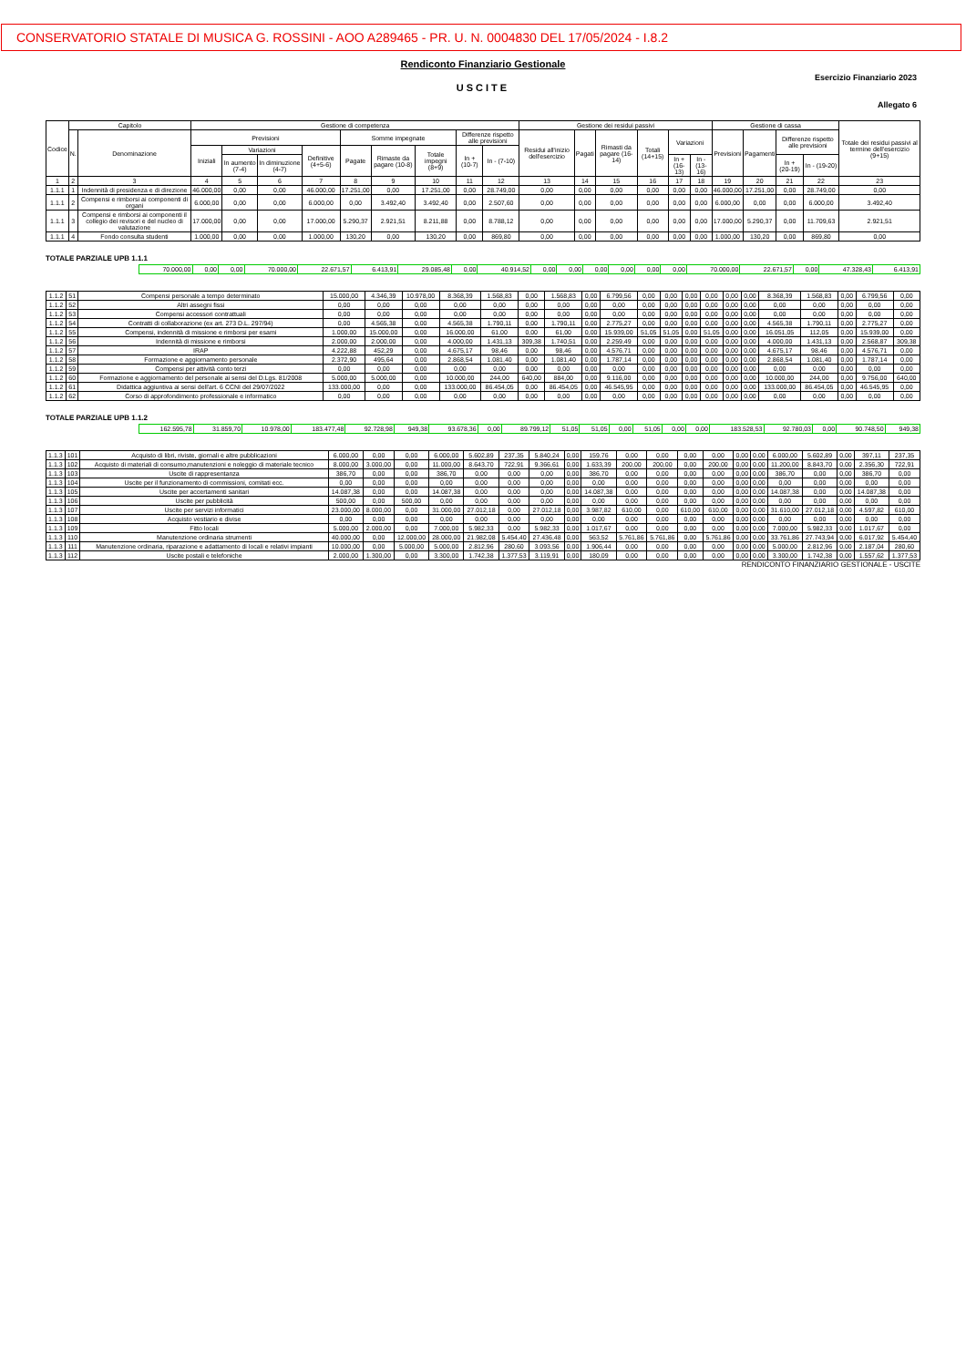CONSERVATORIO STATALE DI MUSICA G. ROSSINI - AOO A289465 - PR. U. N. 0004830 DEL 17/05/2024 - I.8.2
Rendiconto Finanziario Gestionale
Esercizio Finanziario 2023
USCITE
Allegato 6
| Codice | Capitolo | | Gestione di competenza | | | | | | | | | Gestione dei residui passivi | | | | | | Gestione di cassa | | | | Totale dei residui passivi al termine dell'esercizio (9+15) |
| --- | --- | --- | --- | --- | --- | --- | --- | --- | --- | --- | --- | --- | --- | --- | --- | --- | --- | --- | --- | --- | --- | --- |
| | N. | Denominazione | Previsioni | | | | Somme impegnate | | | Differenze rispetto alle previsioni | | Residui all'inizio dell'esercizio | Pagati | Rimasti da pagare (16-14) | Totali (14+15) | Variazioni | | Previsioni | Pagamenti | Differenze rispetto alle previsioni | | |
| | | | Iniziali | Variazioni | | Definitive (4+5-6) | Pagate | Rimaste da pagare (10-8) | Totale impegni (8+9) | In + (10-7) | In - (7-10) | | | | | | | | | | | |
| | | | | In aumento (7-4) | In diminuzione (4-7) | | | | | | | | | | | In + (16-13) | In - (13-16) | | | In + (20-19) | In - (19-20) | |
| 1 | 2 | 3 | 4 | 5 | 6 | 7 | 8 | 9 | 10 | 11 | 12 | 13 | 14 | 15 | 16 | 17 | 18 | 19 | 20 | 21 | 22 | 23 |
| 1.1.1 | 1 | Indennità di presidenza e di direzione | 46.000,00 | 0,00 | 0,00 | 46.000,00 | 17.251,00 | 0,00 | 17.251,00 | 0,00 | 28.749,00 | 0,00 | 0,00 | 0,00 | 0,00 | 0,00 | 0,00 | 46.000,00 | 17.251,00 | 0,00 | 28.749,00 | 0,00 |
| 1.1.1 | 2 | Compensi e rimborsi ai componenti di organi | 6.000,00 | 0,00 | 0,00 | 6.000,00 | 0,00 | 3.492,40 | 3.492,40 | 0,00 | 2.507,60 | 0,00 | 0,00 | 0,00 | 0,00 | 0,00 | 0,00 | 6.000,00 | 0,00 | 0,00 | 6.000,00 | 3.492,40 |
| 1.1.1 | 3 | Compensi e rimborsi ai componenti il collegio dei revisori e del nucleo di valutazione | 17.000,00 | 0,00 | 0,00 | 17.000,00 | 5.290,37 | 2.921,51 | 8.211,88 | 0,00 | 8.788,12 | 0,00 | 0,00 | 0,00 | 0,00 | 0,00 | 0,00 | 17.000,00 | 5.290,37 | 0,00 | 11.709,63 | 2.921,51 |
| 1.1.1 | 4 | Fondo consulta studenti | 1.000,00 | 0,00 | 0,00 | 1.000,00 | 130,20 | 0,00 | 130,20 | 0,00 | 869,80 | 0,00 | 0,00 | 0,00 | 0,00 | 0,00 | 0,00 | 1.000,00 | 130,20 | 0,00 | 869,80 | 0,00 |
TOTALE PARZIALE UPB 1.1.1
| | 70.000,00 | 0,00 | 0,00 | 70.000,00 | 22.671,57 | 6.413,91 | 29.085,48 | 0,00 | 40.914,52 | 0,00 | 0,00 | 0,00 | 0,00 | 0,00 | 0,00 | 70.000,00 | 22.671,57 | 0,00 | 47.328,43 | 6.413,91 |
| 1.1.2 | 51 | Compensi personale a tempo determinato | 15.000,00 | 4.346,39 | 10.978,00 | 8.368,39 | 1.568,83 | 0,00 | 1.568,83 | 0,00 | 6.799,56 | 0,00 | 0,00 | 0,00 | 0,00 | 0,00 | 0,00 | 8.368,39 | 1.568,83 | 0,00 | 6.799,56 | 0,00 |
| 1.1.2 | 52 | Altri assegni fissi | 0,00 | 0,00 | 0,00 | 0,00 | 0,00 | 0,00 | 0,00 | 0,00 | 0,00 | 0,00 | 0,00 | 0,00 | 0,00 | 0,00 | 0,00 | 0,00 | 0,00 | 0,00 | 0,00 | 0,00 |
| 1.1.2 | 53 | Compensi accessori contrattuali | 0,00 | 0,00 | 0,00 | 0,00 | 0,00 | 0,00 | 0,00 | 0,00 | 0,00 | 0,00 | 0,00 | 0,00 | 0,00 | 0,00 | 0,00 | 0,00 | 0,00 | 0,00 | 0,00 | 0,00 |
| 1.1.2 | 54 | Contratti di collaborazione (ex art. 273 D.L. 297/94) | 0,00 | 4.565,38 | 0,00 | 4.565,38 | 1.790,11 | 0,00 | 1.790,11 | 0,00 | 2.775,27 | 0,00 | 0,00 | 0,00 | 0,00 | 0,00 | 0,00 | 4.565,38 | 1.790,11 | 0,00 | 2.775,27 | 0,00 |
| 1.1.2 | 55 | Compensi, indennità di missione e rimborsi per esami | 1.000,00 | 15.000,00 | 0,00 | 16.000,00 | 61,00 | 0,00 | 61,00 | 0,00 | 15.939,00 | 51,05 | 51,05 | 0,00 | 51,05 | 0,00 | 0,00 | 16.051,05 | 112,05 | 0,00 | 15.939,00 | 0,00 |
| 1.1.2 | 56 | Indennità di missione e rimborsi | 2.000,00 | 2.000,00 | 0,00 | 4.000,00 | 1.431,13 | 309,38 | 1.740,51 | 0,00 | 2.259,49 | 0,00 | 0,00 | 0,00 | 0,00 | 0,00 | 0,00 | 4.000,00 | 1.431,13 | 0,00 | 2.568,87 | 309,38 |
| 1.1.2 | 57 | IRAP | 4.222,88 | 452,29 | 0,00 | 4.675,17 | 98,46 | 0,00 | 98,46 | 0,00 | 4.576,71 | 0,00 | 0,00 | 0,00 | 0,00 | 0,00 | 0,00 | 4.675,17 | 98,46 | 0,00 | 4.576,71 | 0,00 |
| 1.1.2 | 58 | Formazione e aggiornamento personale | 2.372,90 | 495,64 | 0,00 | 2.868,54 | 1.081,40 | 0,00 | 1.081,40 | 0,00 | 1.787,14 | 0,00 | 0,00 | 0,00 | 0,00 | 0,00 | 0,00 | 2.868,54 | 1.081,40 | 0,00 | 1.787,14 | 0,00 |
| 1.1.2 | 59 | Compensi per attività conto terzi | 0,00 | 0,00 | 0,00 | 0,00 | 0,00 | 0,00 | 0,00 | 0,00 | 0,00 | 0,00 | 0,00 | 0,00 | 0,00 | 0,00 | 0,00 | 0,00 | 0,00 | 0,00 | 0,00 | 0,00 |
| 1.1.2 | 60 | Formazione e aggiornamento del personale ai sensi del D.Lgs. 81/2008 | 5.000,00 | 5.000,00 | 0,00 | 10.000,00 | 244,00 | 640,00 | 884,00 | 0,00 | 9.116,00 | 0,00 | 0,00 | 0,00 | 0,00 | 0,00 | 0,00 | 10.000,00 | 244,00 | 0,00 | 9.756,00 | 640,00 |
| 1.1.2 | 61 | Didattica aggiuntiva ai sensi dell'art. 6 CCNI del 29/07/2022 | 133.000,00 | 0,00 | 0,00 | 133.000,00 | 86.454,05 | 0,00 | 86.454,05 | 0,00 | 46.545,95 | 0,00 | 0,00 | 0,00 | 0,00 | 0,00 | 0,00 | 133.000,00 | 86.454,05 | 0,00 | 46.545,95 | 0,00 |
| 1.1.2 | 62 | Corso di approfondimento professionale e informatico | 0,00 | 0,00 | 0,00 | 0,00 | 0,00 | 0,00 | 0,00 | 0,00 | 0,00 | 0,00 | 0,00 | 0,00 | 0,00 | 0,00 | 0,00 | 0,00 | 0,00 | 0,00 | 0,00 | 0,00 |
TOTALE PARZIALE UPB 1.1.2
| | 162.595,78 | 31.859,70 | 10.978,00 | 183.477,48 | 92.728,98 | 949,38 | 93.678,36 | 0,00 | 89.799,12 | 51,05 | 51,05 | 0,00 | 51,05 | 0,00 | 0,00 | 183.528,53 | 92.780,03 | 0,00 | 90.748,50 | 949,38 |
| 1.1.3 | 101 | Acquisto di libri, riviste, giornali e altre pubblicazioni | 6.000,00 | 0,00 | 0,00 | 6.000,00 | 5.602,89 | 237,35 | 5.840,24 | 0,00 | 159,76 | 0,00 | 0,00 | 0,00 | 0,00 | 0,00 | 0,00 | 6.000,00 | 5.602,89 | 0,00 | 397,11 | 237,35 |
| 1.1.3 | 102 | Acquisto di materiali di consumo,manutenzioni e noleggio di materiale tecnico | 8.000,00 | 3.000,00 | 0,00 | 11.000,00 | 8.643,70 | 722,91 | 9.366,61 | 0,00 | 1.633,39 | 200,00 | 200,00 | 0,00 | 200,00 | 0,00 | 0,00 | 11.200,00 | 8.843,70 | 0,00 | 2.356,30 | 722,91 |
| 1.1.3 | 103 | Uscite di rappresentanza | 386,70 | 0,00 | 0,00 | 386,70 | 0,00 | 0,00 | 0,00 | 0,00 | 386,70 | 0,00 | 0,00 | 0,00 | 0,00 | 0,00 | 0,00 | 386,70 | 0,00 | 0,00 | 386,70 | 0,00 |
| 1.1.3 | 104 | Uscite per il funzionamento di commissioni, comitati ecc. | 0,00 | 0,00 | 0,00 | 0,00 | 0,00 | 0,00 | 0,00 | 0,00 | 0,00 | 0,00 | 0,00 | 0,00 | 0,00 | 0,00 | 0,00 | 0,00 | 0,00 | 0,00 | 0,00 | 0,00 |
| 1.1.3 | 105 | Uscite per accertamenti sanitari | 14.087,38 | 0,00 | 0,00 | 14.087,38 | 0,00 | 0,00 | 0,00 | 0,00 | 14.087,38 | 0,00 | 0,00 | 0,00 | 0,00 | 0,00 | 0,00 | 14.087,38 | 0,00 | 0,00 | 14.087,38 | 0,00 |
| 1.1.3 | 106 | Uscite per pubblicità | 500,00 | 0,00 | 500,00 | 0,00 | 0,00 | 0,00 | 0,00 | 0,00 | 0,00 | 0,00 | 0,00 | 0,00 | 0,00 | 0,00 | 0,00 | 0,00 | 0,00 | 0,00 | 0,00 | 0,00 |
| 1.1.3 | 107 | Uscite per servizi informatici | 23.000,00 | 8.000,00 | 0,00 | 31.000,00 | 27.012,18 | 0,00 | 27.012,18 | 0,00 | 3.987,82 | 610,00 | 0,00 | 610,00 | 610,00 | 0,00 | 0,00 | 31.610,00 | 27.012,18 | 0,00 | 4.597,82 | 610,00 |
| 1.1.3 | 108 | Acquisto vestiario e divise | 0,00 | 0,00 | 0,00 | 0,00 | 0,00 | 0,00 | 0,00 | 0,00 | 0,00 | 0,00 | 0,00 | 0,00 | 0,00 | 0,00 | 0,00 | 0,00 | 0,00 | 0,00 | 0,00 | 0,00 |
| 1.1.3 | 109 | Fitto locali | 5.000,00 | 2.000,00 | 0,00 | 7.000,00 | 5.982,33 | 0,00 | 5.982,33 | 0,00 | 1.017,67 | 0,00 | 0,00 | 0,00 | 0,00 | 0,00 | 0,00 | 7.000,00 | 5.982,33 | 0,00 | 1.017,67 | 0,00 |
| 1.1.3 | 110 | Manutenzione ordinaria strumenti | 40.000,00 | 0,00 | 12.000,00 | 28.000,00 | 21.982,08 | 5.454,40 | 27.436,48 | 0,00 | 563,52 | 5.761,86 | 5.761,86 | 0,00 | 5.761,86 | 0,00 | 0,00 | 33.761,86 | 27.743,94 | 0,00 | 6.017,92 | 5.454,40 |
| 1.1.3 | 111 | Manutenzione ordinaria, riparazione e adattamento di locali e relativi impianti | 10.000,00 | 0,00 | 5.000,00 | 5.000,00 | 2.812,96 | 280,60 | 3.093,56 | 0,00 | 1.906,44 | 0,00 | 0,00 | 0,00 | 0,00 | 0,00 | 0,00 | 5.000,00 | 2.812,96 | 0,00 | 2.187,04 | 280,60 |
| 1.1.3 | 112 | Uscite postali e telefoniche | 2.000,00 | 1.300,00 | 0,00 | 3.300,00 | 1.742,38 | 1.377,53 | 3.119,91 | 0,00 | 180,09 | 0,00 | 0,00 | 0,00 | 0,00 | 0,00 | 0,00 | 3.300,00 | 1.742,38 | 0,00 | 1.557,62 | 1.377,53 |
RENDICONTO FINANZIARIO GESTIONALE - USCITE